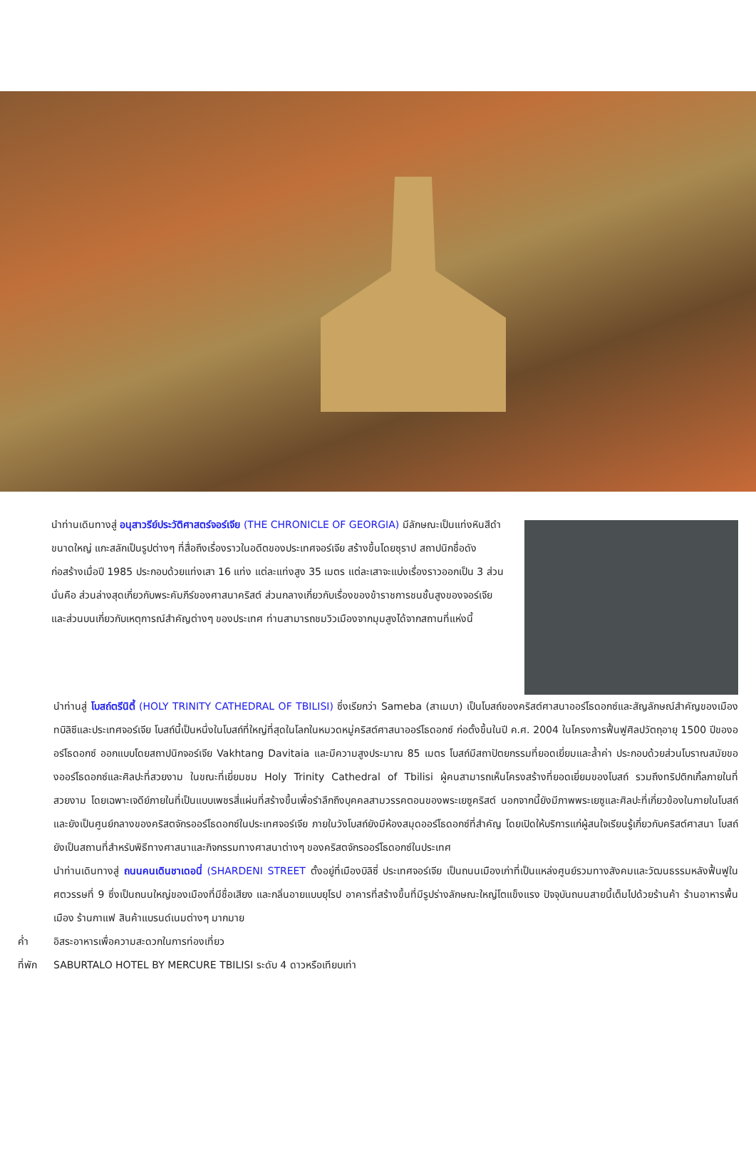นำท่านเดินทางสู่ อนุสาวรีย์ประวัติศาสตร์จอร์เจีย (THE CHRONICLE OF GEORGIA) มีลักษณะเป็นแท่งหินสีดำขนาดใหญ่ แกะสลักเป็นรูปต่างๆ ที่สื่อถึงเรื่องราวในอดีตของประเทศจอร์เจีย สร้างขึ้นโดยซุราป สถาปนิกชื่อดังก่อสร้างเมื่อปี 1985 ประกอบด้วยแท่งเสา 16 แท่ง แต่ละแท่งสูง 35 เมตร แต่ละเสาจะแบ่งเรื่องราวออกเป็น 3 ส่วนนั่นคือ ส่วนล่างสุดเกี่ยวกับพระคัมภีร์ของศาสนาคริสต์ ส่วนกลางเกี่ยวกับเรื่องของข้าราชการชนชั้นสูงของจอร์เจีย และส่วนบนเกี่ยวกับเหตุการณ์สำคัญต่างๆ ของประเทศ ท่านสามารถชมวิวเมืองจากมุมสูงได้จากสถานที่แห่งนี้
นำท่านสู่ โบสถ์ตรีนิตี้ (HOLY TRINITY CATHEDRAL OF TBILISI) ซึ่งเรียกว่า Sameba (สาเมบา) เป็นโบสถ์ของคริสต์ศาสนาออร์โธดอกซ์และสัญลักษณ์สำคัญของเมืองทบิลิซีและประเทศจอร์เจีย โบสถ์นี้เป็นหนึ่งในโบสถ์ที่ใหญ่ที่สุดในโลกในหมวดหมู่คริสต์ศาสนาออร์โธดอกซ์ ก่อตั้งขึ้นในปี ค.ศ. 2004 ในโครงการฟื้นฟูศิลปวัตถุอายุ 1500 ปีของออร์โธดอกซ์ ออกแบบโดยสถาปนิกจอร์เจีย Vakhtang Davitaia และมีความสูงประมาณ 85 เมตร โบสถ์มีสถาปัตยกรรมที่ยอดเยี่ยมและล้ำค่า ประกอบด้วยส่วนโบราณสมัยของออร์โธดอกซ์และศิลปะที่สวยงาม ในขณะที่เยี่ยมชม Holy Trinity Cathedral of Tbilisi ผู้คนสามารถเห็นโครงสร้างที่ยอดเยี่ยมของโบสถ์ รวมถึงทริปติกเกิ้ลภายในที่สวยงาม โดยเฉพาะเจดีย์ภายในที่เป็นแบบเพชรสี่แผ่นที่สร้างขึ้นเพื่อรำลึกถึงบุคคลสามวรรคตอนของพระเยซูคริสต์ นอกจากนี้ยังมีภาพพระเยซูและศิลปะที่เกี่ยวข้องในภายในโบสถ์ และยังเป็นศูนย์กลางของคริสตจักรออร์โธดอกซ์ในประเทศจอร์เจีย ภายในวังโบสถ์ยังมีห้องสมุดออร์โธดอกซ์ที่สำคัญ โดยเปิดให้บริการแก่ผู้สนใจเรียนรู้เกี่ยวกับคริสต์ศาสนา โบสถ์ยังเป็นสถานที่สำหรับพิธีทางศาสนาและกิจกรรมทางศาสนาต่างๆ ของคริสตจักรออร์โธดอกซ์ในประเทศ
นำท่านเดินทางสู่ ถนนคนเดินชาเดอนี่ (SHARDENI STREET ตั้งอยู่ที่เมืองบิลิซี่ ประเทศจอร์เจีย เป็นถนนเมืองเก่าที่เป็นแหล่งศูนย์รวมทางสังคมและวัฒนธรรมหลังฟื้นฟูในศตวรรษที่ 9 ซึ่งเป็นถนนใหญ่ของเมืองที่มีชื่อเสียง และกลิ่นอายแบบยุโรป อาคารที่สร้างขึ้นที่มีรูปร่างลักษณะใหญ่โตแข็งแรง ปัจจุบันถนนสายนี้เต็มไปด้วยร้านค้า ร้านอาหารพื้นเมือง ร้านกาแฟ สินค้าแบรนด์เนมต่างๆ มากมาย
ค่ำ อิสระอาหารเพื่อความสะดวกในการท่องเที่ยว
ที่พัก SABURTALO HOTEL BY MERCURE TBILISI ระดับ 4 ดาวหรือเทียบเท่า